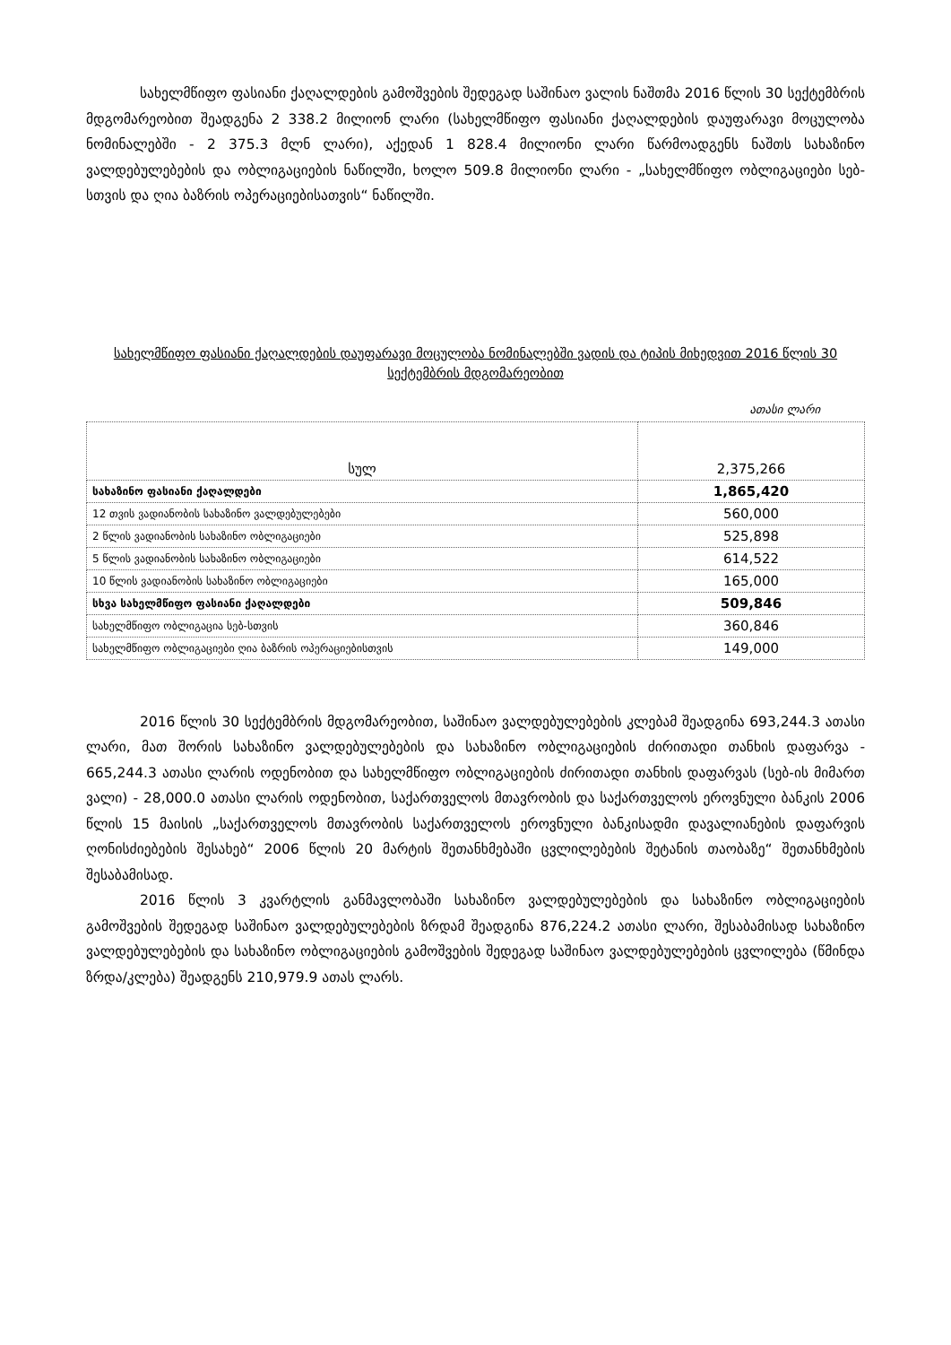სახელმწიფო ფასიანი ქაღალდების გამოშვების შედეგად საშინაო ვალის ნაშთმა 2016 წლის 30 სექტემბრის მდგომარეობით შეადგენა 2 338.2 მილიონ ლარი (სახელმწიფო ფასიანი ქაღალდების დაუფარავი მოცულობა ნომინალებში - 2 375.3 მლნ ლარი), აქედან 1 828.4 მილიონი ლარი წარმოადგენს ნაშთს სახაზინო ვალდებულებების და ობლიგაციების ნაწილში, ხოლო 509.8 მილიონი ლარი - „სახელმწიფო ობლიგაციები სებ-სთვის და ღია ბაზრის ოპერაციებისათვის“ ნაწილში.
სახელმწიფო ფასიანი ქაღალდების დაუფარავი მოცულობა ნომინალებში ვადის და ტიპის მიხედვით 2016 წლის 30 სექტემბრის მდგომარეობით
ათასი ლარი
| სულ | 2,375,266 |
| სახაზინო ფასიანი ქაღალდები | 1,865,420 |
| 12 თვის ვადიანობის სახაზინო ვალდებულებები | 560,000 |
| 2 წლის ვადიანობის სახაზინო ობლიგაციები | 525,898 |
| 5 წლის ვადიანობის სახაზინო ობლიგაციები | 614,522 |
| 10 წლის ვადიანობის სახაზინო ობლიგაციები | 165,000 |
| სხვა სახელმწიფო ფასიანი ქაღალდები | 509,846 |
| სახელმწიფო ობლიგაცია სებ-სთვის | 360,846 |
| სახელმწიფო ობლიგაციები ღია ბაზრის ოპერაციებისთვის | 149,000 |
2016 წლის 30 სექტემბრის მდგომარეობით, საშინაო ვალდებულებების კლებამ შეადგინა 693,244.3 ათასი ლარი, მათ შორის სახაზინო ვალდებულებების და სახაზინო ობლიგაციების ძირითადი თანხის დაფარვა - 665,244.3 ათასი ლარის ოდენობით და სახელმწიფო ობლიგაციების ძირითადი თანხის დაფარვას (სებ-ის მიმართ ვალი) - 28,000.0 ათასი ლარის ოდენობით, საქართველოს მთავრობის და საქართველოს ეროვნული ბანკის 2006 წლის 15 მაისის „საქართველოს მთავრობის საქართველოს ეროვნული ბანკისადმი დავალიანების დაფარვის ღონისძიებების შესახებ“ 2006 წლის 20 მარტის შეთანხმებაში ცვლილებების შეტანის თაობაზე“ შეთანხმების შესაბამისად.
2016 წლის 3 კვარტლის განმავლობაში სახაზინო ვალდებულებების და სახაზინო ობლიგაციების გამოშვების შედეგად საშინაო ვალდებულებების ზრდამ შეადგინა 876,224.2 ათასი ლარი, შესაბამისად სახაზინო ვალდებულებების და სახაზინო ობლიგაციების გამოშვების შედეგად საშინაო ვალდებულებების ცვლილება (წმინდა ზრდა/კლება) შეადგენს 210,979.9 ათას ლარს.